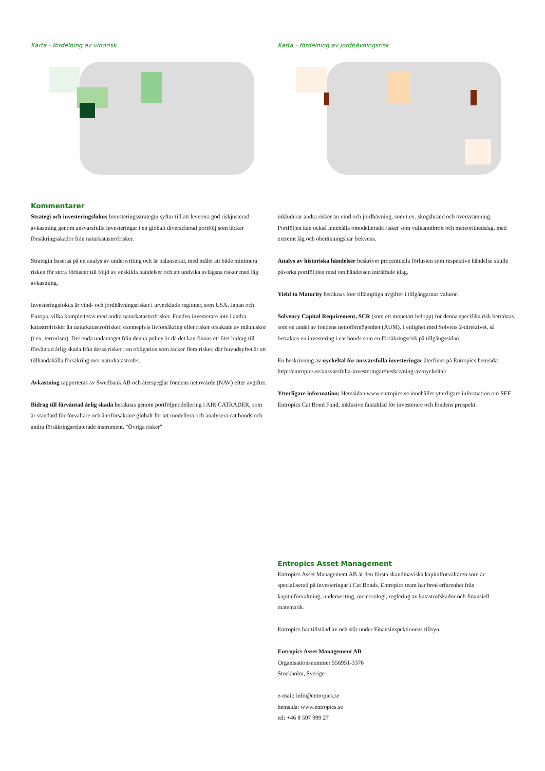Karta - fördelning av vindrisk
Kommentarer
Strategi och investeringsfokus Investeringsstrategin syftar till att leverera god riskjusterad avkastning genom ansvarsfulla investeringar i en globalt diversifierad portfölj som täcker försäkringsskador från naturkatastrofrisker.
Strategin baseras på en analys av underwriting och är balanserad, med målet att både minimera risken för stora förluster till följd av enskilda händelser och att undvika avlägsna risker med låg avkastning.
Investeringsfokus är vind- och jordbävningsrisker i utvecklade regioner, som USA, Japan och Europa, vilka kompletteras med andra naturkatastrofrisker. Fonden investerare inte i andra katastrofrisker än naturkatastrofrisker, exemeplvis livförsäkring eller risker orsakade av människor (t.ex. terrorism). Det enda undantaget från denna policy är då det kan finnas ett litet bidrag till förväntad årlig skada från dessa risker i en obligation som täcker flera risker, där huvudsyftet är att tillhandahålla försäkring mot naturkatastrofer.
Avkastning rapporteras av Swedbank AB och återspeglar fondens nettovärde (NAV) efter avgifter.
Bidrag till förväntad årlig skada beräknas genom portföljmodellering i AIR CATRADER, som är standard för förvaltare och återförsäkrare globalt för att modellera och analysera cat bonds och andra försäkringsrelaterade instrument. "Övriga risker"
Karta - fördelning av jordbävningsrisk
inkluderar andra risker än vind och jordbävning, som t.ex. skogsbrand och översvämning. Portföljen kan också innehålla omodellerade risker som vulkanutbrott och meteoritnedslag, med extremt låg och oberäkningsbar frekvens.
Analys av historiska händelser beskriver procentuella förlusten som respektive händelse skulle påverka portföljden med om händelsen inträffade idag.
Yield to Maturity beräknas före tillämpliga avgifter i tillgångarnas valutor.
Solvency Capital Requirement, SCR (som ett monetärt belopp) för denna specifika risk betraktas som en andel av fondens nettoförmögenhet (AUM). I enlighet med Solvens 2-direktivet, så betraktas en investering i cat bonds som en försäkringsrisk på tillgångssidan.
En beskrivning av nyckeltal för ansvarsfulla investeringar återfinns på Entropics hemsida: http://entropics.se/ansvarsfulla-investeringar/beskrivning-av-nyckeltal/
Ytterligare information: Hemsidan www.entropics.se innehåller ytterligare information om SEF Entropics Cat Bond Fund, inklusive faktablad för investerare och fondens prospekt.
Entropics Asset Management
Entropics Asset Management AB är den första skandinaviska kapitalförvaltaren som är specialiserad på investeringar i Cat Bonds. Entropics team har bred erfarenhet från kapitalförvaltning, underwriting, meteorologi, reglering av katastrofskador och finansiell matematik.
Entropics har tillstånd av och står under Finansinspektionens tillsyn.
Entropics Asset Management AB
Organisationsnummer 556951-3376
Stockholm, Sverige
e-mail: info@entropics.se
hemsida: www.entropics.se
tel: +46 8 597 999 27